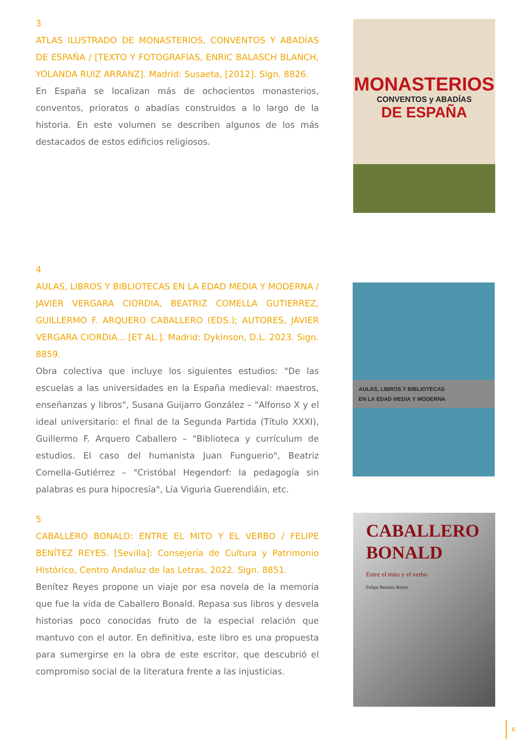3
ATLAS ILUSTRADO DE MONASTERIOS, CONVENTOS Y ABADÍAS DE ESPAÑA / [TEXTO Y FOTOGRAFÍAS, ENRIC BALASCH BLANCH, YOLANDA RUIZ ARRANZ]. Madrid: Susaeta, [2012]. Sign. 8826.
En España se localizan más de ochocientos monasterios, conventos, prioratos o abadías construidos a lo largo de la historia. En este volumen se describen algunos de los más destacados de estos edificios religiosos.
MONASTERIOS
CONVENTOS y ABADÍAS
DE ESPAÑA
4
AULAS, LIBROS Y BIBLIOTECAS EN LA EDAD MEDIA Y MODERNA / JAVIER VERGARA CIORDIA, BEATRIZ COMELLA GUTIERREZ, GUILLERMO F. ARQUERO CABALLERO (EDS.); AUTORES, JAVIER VERGARA CIORDIA... [ET AL.]. Madrid: Dykinson, D.L. 2023. Sign. 8859.
Obra colectiva que incluye los siguientes estudios: "De las escuelas a las universidades en la España medieval: maestros, enseñanzas y libros", Susana Guijarro González – "Alfonso X y el ideal universitario: el final de la Segunda Partida (Título XXXI), Guillermo F. Arquero Caballero – "Biblioteca y currículum de estudios. El caso del humanista Juan Funguerio", Beatriz Comella-Gutiérrez – "Cristóbal Hegendorf: la pedagogía sin palabras es pura hipocresía", Lía Viguria Guerendiáin, etc.
AULAS, LIBROS Y BIBLIOTECAS
EN LA EDAD MEDIA Y MODERNA
5
CABALLERO BONALD: ENTRE EL MITO Y EL VERBO / FELIPE BENÍTEZ REYES. [Sevilla]: Consejería de Cultura y Patrimonio Histórico, Centro Andaluz de las Letras, 2022. Sign. 8851.
Benítez Reyes propone un viaje por esa novela de la memoria que fue la vida de Caballero Bonald. Repasa sus libros y desvela historias poco conocidas fruto de la especial relación que mantuvo con el autor. En definitiva, este libro es una propuesta para sumergirse en la obra de este escritor, que descubrió el compromiso social de la literatura frente a las injusticias.
CABALLERO
BONALD
Entre el mito y el verbo
Felipe Benítez Reyes
6